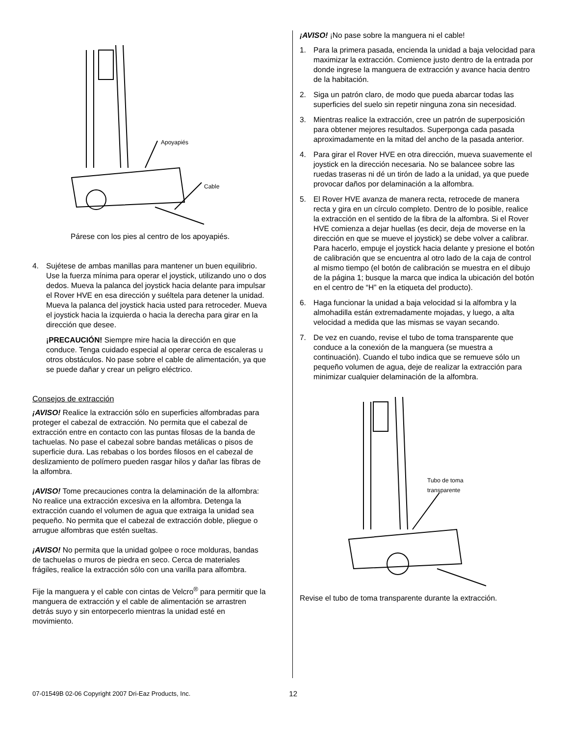Apoyapiés
Cable
Párese con los pies al centro de los apoyapiés.
4. Sujétese de ambas manillas para mantener un buen equilibrio. Use la fuerza mínima para operar el joystick, utilizando uno o dos dedos. Mueva la palanca del joystick hacia delante para impulsar el Rover HVE en esa dirección y suéltela para detener la unidad. Mueva la palanca del joystick hacia usted para retroceder. Mueva el joystick hacia la izquierda o hacia la derecha para girar en la dirección que desee.
¡PRECAUCIÓN! Siempre mire hacia la dirección en que conduce. Tenga cuidado especial al operar cerca de escaleras u otros obstáculos. No pase sobre el cable de alimentación, ya que se puede dañar y crear un peligro eléctrico.
Consejos de extracción
¡AVISO! Realice la extracción sólo en superficies alfombradas para proteger el cabezal de extracción. No permita que el cabezal de extracción entre en contacto con las puntas filosas de la banda de tachuelas. No pase el cabezal sobre bandas metálicas o pisos de superficie dura. Las rebabas o los bordes filosos en el cabezal de deslizamiento de polímero pueden rasgar hilos y dañar las fibras de la alfombra.
¡AVISO! Tome precauciones contra la delaminación de la alfombra: No realice una extracción excesiva en la alfombra. Detenga la extracción cuando el volumen de agua que extraiga la unidad sea pequeño. No permita que el cabezal de extracción doble, pliegue o arrugue alfombras que estén sueltas.
¡AVISO! No permita que la unidad golpee o roce molduras, bandas de tachuelas o muros de piedra en seco. Cerca de materiales frágiles, realice la extracción sólo con una varilla para alfombra.
Fije la manguera y el cable con cintas de Velcro<sup>®</sup> para permitir que la manguera de extracción y el cable de alimentación se arrastren detrás suyo y sin entorpecerlo mientras la unidad esté en movimiento.
¡AVISO! ¡No pase sobre la manguera ni el cable!
1. Para la primera pasada, encienda la unidad a baja velocidad para maximizar la extracción. Comience justo dentro de la entrada por donde ingrese la manguera de extracción y avance hacia dentro de la habitación.
2. Siga un patrón claro, de modo que pueda abarcar todas las superficies del suelo sin repetir ninguna zona sin necesidad.
3. Mientras realice la extracción, cree un patrón de superposición para obtener mejores resultados. Superponga cada pasada aproximadamente en la mitad del ancho de la pasada anterior.
4. Para girar el Rover HVE en otra dirección, mueva suavemente el joystick en la dirección necesaria. No se balancee sobre las ruedas traseras ni dé un tirón de lado a la unidad, ya que puede provocar daños por delaminación a la alfombra.
5. El Rover HVE avanza de manera recta, retrocede de manera recta y gira en un círculo completo. Dentro de lo posible, realice la extracción en el sentido de la fibra de la alfombra. Si el Rover HVE comienza a dejar huellas (es decir, deja de moverse en la dirección en que se mueve el joystick) se debe volver a calibrar. Para hacerlo, empuje el joystick hacia delante y presione el botón de calibración que se encuentra al otro lado de la caja de control al mismo tiempo (el botón de calibración se muestra en el dibujo de la página 1; busque la marca que indica la ubicación del botón en el centro de “H” en la etiqueta del producto).
6. Haga funcionar la unidad a baja velocidad si la alfombra y la almohadilla están extremadamente mojadas, y luego, a alta velocidad a medida que las mismas se vayan secando.
7. De vez en cuando, revise el tubo de toma transparente que conduce a la conexión de la manguera (se muestra a continuación). Cuando el tubo indica que se remueve sólo un pequeño volumen de agua, deje de realizar la extracción para minimizar cualquier delaminación de la alfombra.
Tubo de toma
transparente
Revise el tubo de toma transparente durante la extracción.
07-01549B 02-06 Copyright 2007 Dri-Eaz Products, Inc. 12